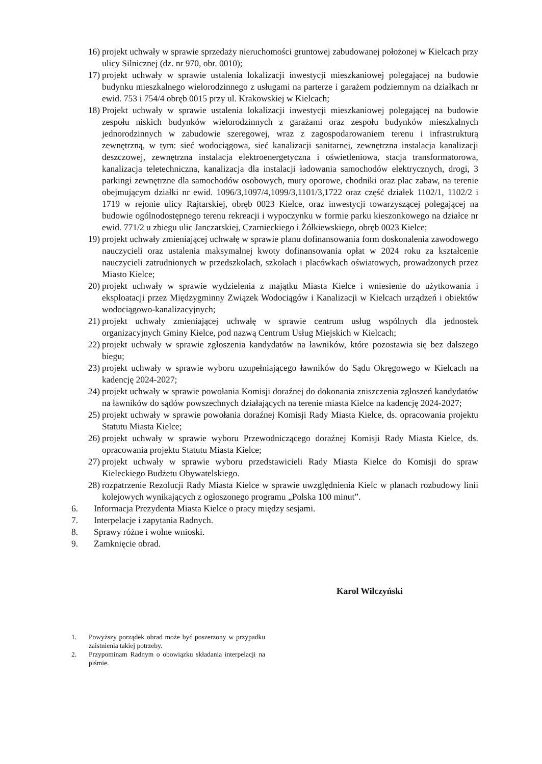16) projekt uchwały w sprawie sprzedaży nieruchomości gruntowej zabudowanej położonej w Kielcach przy ulicy Silnicznej (dz. nr 970, obr. 0010);
17) projekt uchwały w sprawie ustalenia lokalizacji inwestycji mieszkaniowej polegającej na budowie budynku mieszkalnego wielorodzinnego z usługami na parterze i garażem podziemnym na działkach nr ewid. 753 i 754/4 obręb 0015 przy ul. Krakowskiej w Kielcach;
18) Projekt uchwały w sprawie ustalenia lokalizacji inwestycji mieszkaniowej polegającej na budowie zespołu niskich budynków wielorodzinnych z garażami oraz zespołu budynków mieszkalnych jednorodzinnych w zabudowie szeregowej, wraz z zagospodarowaniem terenu i infrastrukturą zewnętrzną, w tym: sieć wodociągowa, sieć kanalizacji sanitarnej, zewnętrzna instalacja kanalizacji deszczowej, zewnętrzna instalacja elektroenergetyczna i oświetleniowa, stacja transformatorowa, kanalizacja teletechniczna, kanalizacja dla instalacji ładowania samochodów elektrycznych, drogi, 3 parkingi zewnętrzne dla samochodów osobowych, mury oporowe, chodniki oraz plac zabaw, na terenie obejmującym działki nr ewid. 1096/3,1097/4,1099/3,1101/3,1722 oraz część działek 1102/1, 1102/2 i 1719 w rejonie ulicy Rajtarskiej, obręb 0023 Kielce, oraz inwestycji towarzyszącej polegającej na budowie ogólnodostępnego terenu rekreacji i wypoczynku w formie parku kieszonkowego na działce nr ewid. 771/2 u zbiegu ulic Janczarskiej, Czarnieckiego i Żółkiewskiego, obręb 0023 Kielce;
19) projekt uchwały zmieniającej uchwałę w sprawie planu dofinansowania form doskonalenia zawodowego nauczycieli oraz ustalenia maksymalnej kwoty dofinansowania opłat w 2024 roku za kształcenie nauczycieli zatrudnionych w przedszkolach, szkołach i placówkach oświatowych, prowadzonych przez Miasto Kielce;
20) projekt uchwały w sprawie wydzielenia z majątku Miasta Kielce i wniesienie do użytkowania i eksploatacji przez Międzygminny Związek Wodociągów i Kanalizacji w Kielcach urządzeń i obiektów wodociągowo-kanalizacyjnych;
21) projekt uchwały zmieniającej uchwałę w sprawie centrum usług wspólnych dla jednostek organizacyjnych Gminy Kielce, pod nazwą Centrum Usług Miejskich w Kielcach;
22) projekt uchwały w sprawie zgłoszenia kandydatów na ławników, które pozostawia się bez dalszego biegu;
23) projekt uchwały w sprawie wyboru uzupełniającego ławników do Sądu Okręgowego w Kielcach na kadencję 2024-2027;
24) projekt uchwały w sprawie powołania Komisji doraźnej do dokonania zniszczenia zgłoszeń kandydatów na ławników do sądów powszechnych działających na terenie miasta Kielce na kadencję 2024-2027;
25) projekt uchwały w sprawie powołania doraźnej Komisji Rady Miasta Kielce, ds. opracowania projektu Statutu Miasta Kielce;
26) projekt uchwały w sprawie wyboru Przewodniczącego doraźnej Komisji Rady Miasta Kielce, ds. opracowania projektu Statutu Miasta Kielce;
27) projekt uchwały w sprawie wyboru przedstawicieli Rady Miasta Kielce do Komisji do spraw Kieleckiego Budżetu Obywatelskiego.
28) rozpatrzenie Rezolucji Rady Miasta Kielce w sprawie uwzględnienia Kielc w planach rozbudowy linii kolejowych wynikających z ogłoszonego programu „Polska 100 minut”.
6. Informacja Prezydenta Miasta Kielce o pracy między sesjami.
7. Interpelacje i zapytania Radnych.
8. Sprawy różne i wolne wnioski.
9. Zamknięcie obrad.
Karol Wilczyński
1. Powyższy porządek obrad może być poszerzony w przypadku zaistnienia takiej potrzeby.
2. Przypominam Radnym o obowiązku składania interpelacji na piśmie.